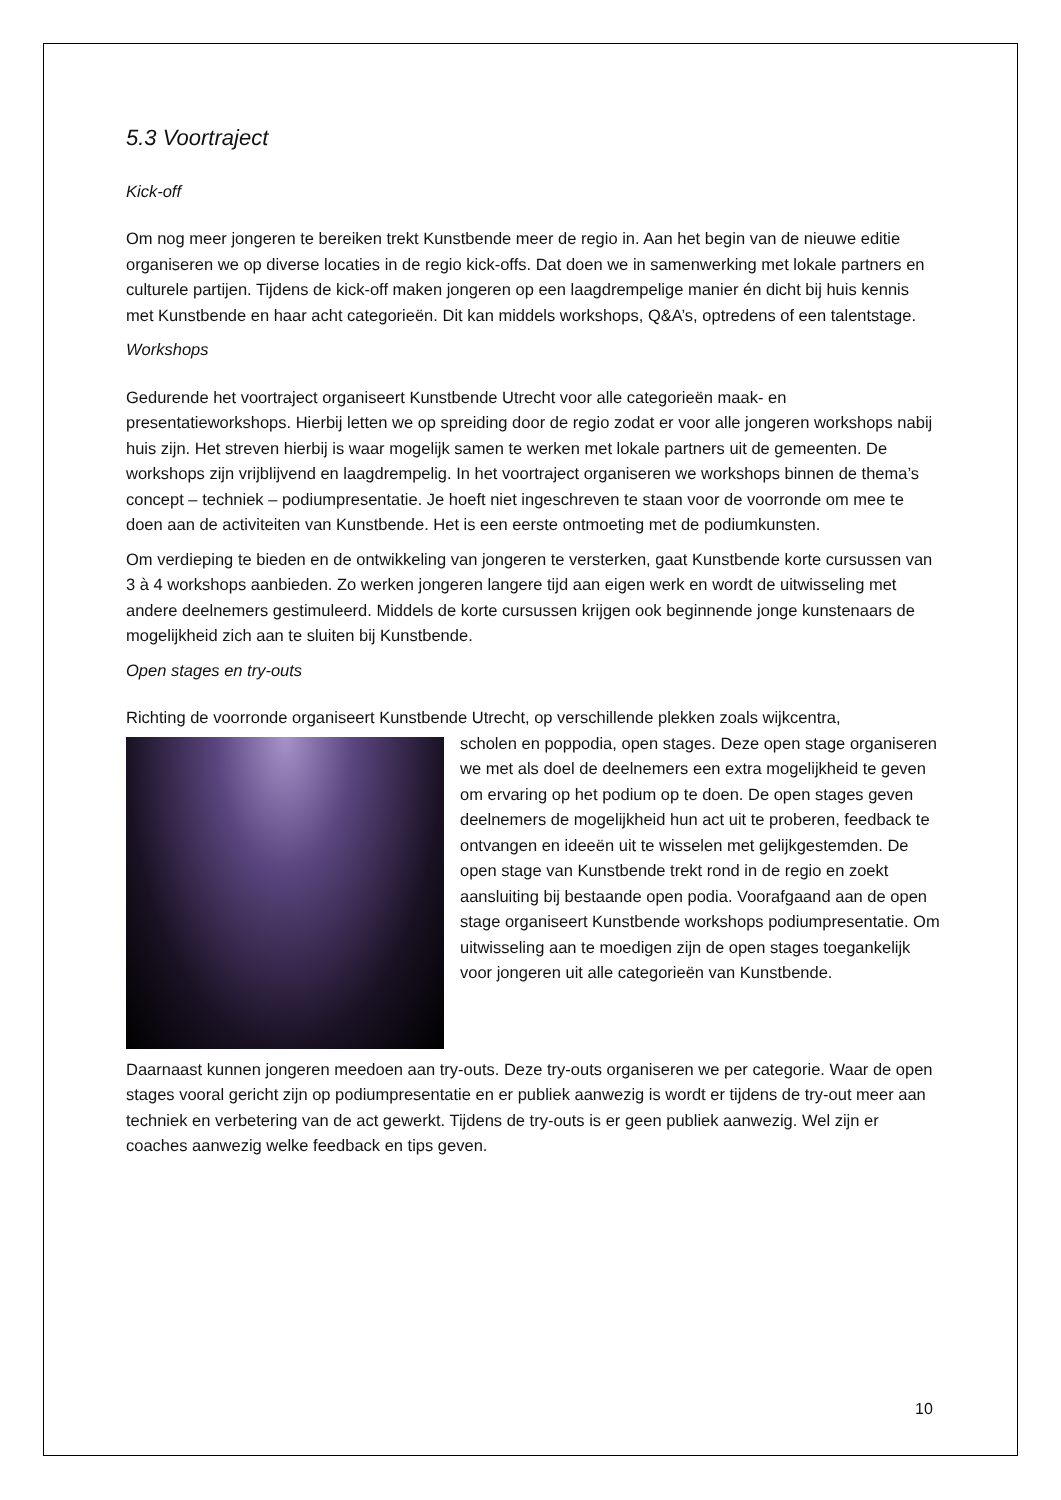5.3 Voortraject
Kick-off
Om nog meer jongeren te bereiken trekt Kunstbende meer de regio in. Aan het begin van de nieuwe editie organiseren we op diverse locaties in de regio kick-offs. Dat doen we in samenwerking met lokale partners en culturele partijen. Tijdens de kick-off maken jongeren op een laagdrempelige manier én dicht bij huis kennis met Kunstbende en haar acht categorieën. Dit kan middels workshops, Q&A’s, optredens of een talentstage.
Workshops
Gedurende het voortraject organiseert Kunstbende Utrecht voor alle categorieën maak- en presentatieworkshops. Hierbij letten we op spreiding door de regio zodat er voor alle jongeren workshops nabij huis zijn. Het streven hierbij is waar mogelijk samen te werken met lokale partners uit de gemeenten. De workshops zijn vrijblijvend en laagdrempelig. In het voortraject organiseren we workshops binnen de thema’s concept – techniek – podiumpresentatie. Je hoeft niet ingeschreven te staan voor de voorronde om mee te doen aan de activiteiten van Kunstbende. Het is een eerste ontmoeting met de podiumkunsten.
Om verdieping te bieden en de ontwikkeling van jongeren te versterken, gaat Kunstbende korte cursussen van 3 à 4 workshops aanbieden. Zo werken jongeren langere tijd aan eigen werk en wordt de uitwisseling met andere deelnemers gestimuleerd. Middels de korte cursussen krijgen ook beginnende jonge kunstenaars de mogelijkheid zich aan te sluiten bij Kunstbende.
Open stages en try-outs
Richting de voorronde organiseert Kunstbende Utrecht, op verschillende plekken zoals wijkcentra,
scholen en poppodia, open stages. Deze open stage organiseren we met als doel de deelnemers een extra mogelijkheid te geven om ervaring op het podium op te doen. De open stages geven deelnemers de mogelijkheid hun act uit te proberen, feedback te ontvangen en ideeën uit te wisselen met gelijkgestemden. De open stage van Kunstbende trekt rond in de regio en zoekt aansluiting bij bestaande open podia. Voorafgaand aan de open stage organiseert Kunstbende workshops podiumpresentatie. Om uitwisseling aan te moedigen zijn de open stages toegankelijk voor jongeren uit alle categorieën van Kunstbende.
Daarnaast kunnen jongeren meedoen aan try-outs. Deze try-outs organiseren we per categorie. Waar de open stages vooral gericht zijn op podiumpresentatie en er publiek aanwezig is wordt er tijdens de try-out meer aan techniek en verbetering van de act gewerkt. Tijdens de try-outs is er geen publiek aanwezig. Wel zijn er coaches aanwezig welke feedback en tips geven.
10